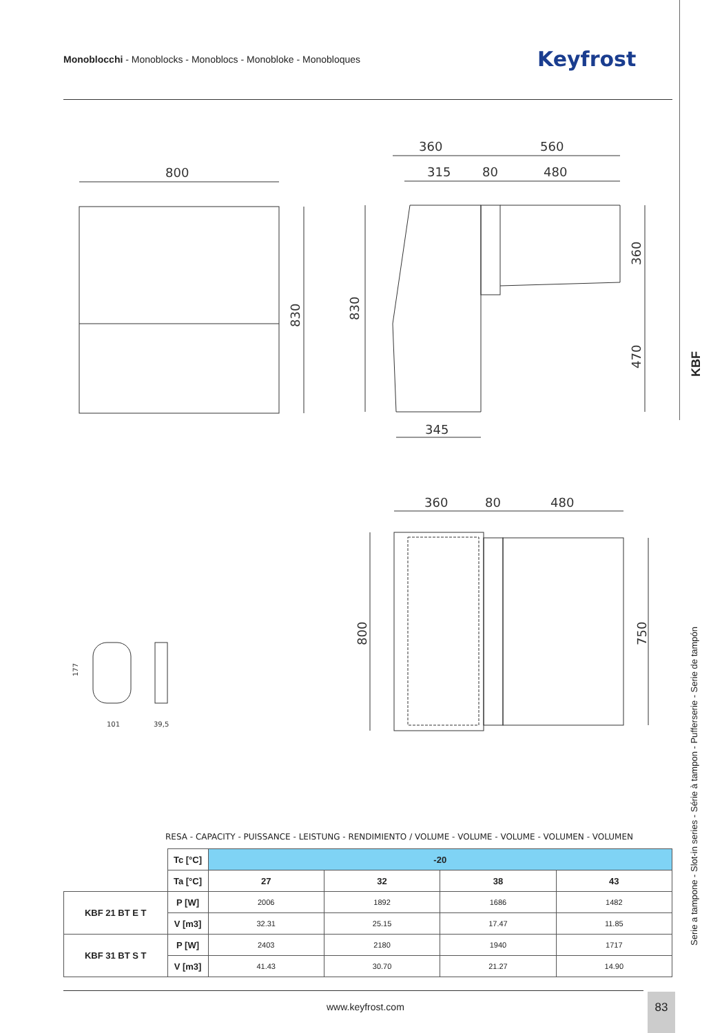Monoblocchi - Monoblocks - Monoblocs - Monobloke - Monobloques
Keyfrost
KBF
Serie a tampone - Slot-in series - Série à tampon - Pufferserie - Serie de tampón
800
360
560
315
80
480
345
360
80
480
830
830
360
470
800
750
101
39,5
177
RESA - CAPACITY - PUISSANCE - LEISTUNG - RENDIMIENTO / VOLUME - VOLUME - VOLUME - VOLUMEN - VOLUMEN
| | Tc [°C] | -20 | | | |
| | Ta [°C] | 27 | 32 | 38 | 43 |
| KBF 21 BT E T | P [W] | 2006 | 1892 | 1686 | 1482 |
| | V [m3] | 32.31 | 25.15 | 17.47 | 11.85 |
| KBF 31 BT S T | P [W] | 2403 | 2180 | 1940 | 1717 |
| | V [m3] | 41.43 | 30.70 | 21.27 | 14.90 |
www.keyfrost.com
83